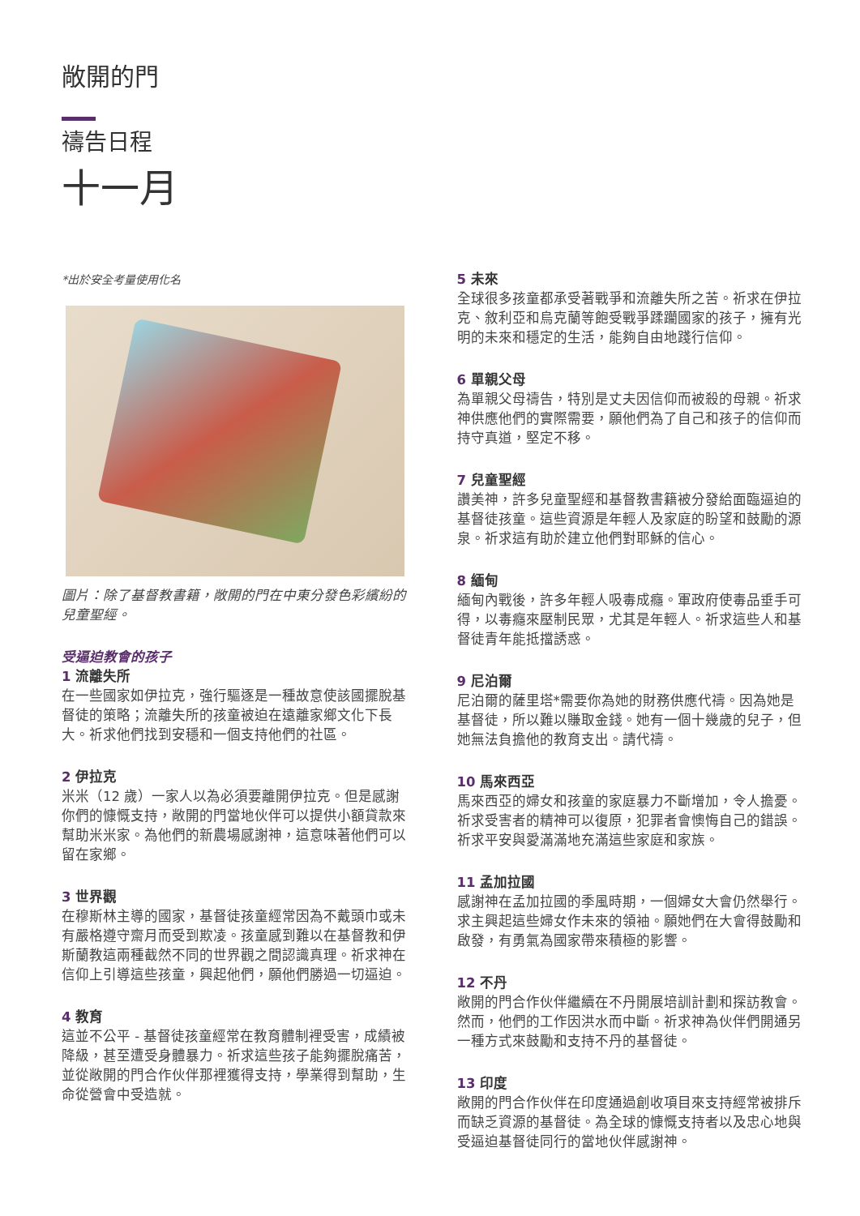敞開的門
禱告日程
十一月
*出於安全考量使用化名
圖片：除了基督教書籍，敞開的門在中東分發色彩繽紛的兒童聖經。
受逼迫教會的孩子
1 流離失所
在一些國家如伊拉克，強行驅逐是一種故意使該國擺脫基督徒的策略；流離失所的孩童被迫在遠離家鄉文化下長大。祈求他們找到安穩和一個支持他們的社區。
2 伊拉克
米米（12 歲）一家人以為必須要離開伊拉克。但是感謝你們的慷慨支持，敞開的門當地伙伴可以提供小額貸款來幫助米米家。為他們的新農場感謝神，這意味著他們可以留在家鄉。
3 世界觀
在穆斯林主導的國家，基督徒孩童經常因為不戴頭巾或未有嚴格遵守齋月而受到欺凌。孩童感到難以在基督教和伊斯蘭教這兩種截然不同的世界觀之間認識真理。祈求神在信仰上引導這些孩童，興起他們，願他們勝過一切逼迫。
4 教育
這並不公平 - 基督徒孩童經常在教育體制裡受害，成績被降級，甚至遭受身體暴力。祈求這些孩子能夠擺脫痛苦，並從敞開的門合作伙伴那裡獲得支持，學業得到幫助，生命從營會中受造就。
5 未來
全球很多孩童都承受著戰爭和流離失所之苦。祈求在伊拉克、敘利亞和烏克蘭等飽受戰爭蹂躪國家的孩子，擁有光明的未來和穩定的生活，能夠自由地踐行信仰。
6 單親父母
為單親父母禱告，特別是丈夫因信仰而被殺的母親。祈求神供應他們的實際需要，願他們為了自己和孩子的信仰而持守真道，堅定不移。
7 兒童聖經
讚美神，許多兒童聖經和基督教書籍被分發給面臨逼迫的基督徒孩童。這些資源是年輕人及家庭的盼望和鼓勵的源泉。祈求這有助於建立他們對耶穌的信心。
8 緬甸
緬甸內戰後，許多年輕人吸毒成癮。軍政府使毒品垂手可得，以毒癮來壓制民眾，尤其是年輕人。祈求這些人和基督徒青年能抵擋誘惑。
9 尼泊爾
尼泊爾的薩里塔*需要你為她的財務供應代禱。因為她是基督徒，所以難以賺取金錢。她有一個十幾歲的兒子，但她無法負擔他的教育支出。請代禱。
10 馬來西亞
馬來西亞的婦女和孩童的家庭暴力不斷增加，令人擔憂。祈求受害者的精神可以復原，犯罪者會懊悔自己的錯誤。祈求平安與愛滿滿地充滿這些家庭和家族。
11 孟加拉國
感謝神在孟加拉國的季風時期，一個婦女大會仍然舉行。求主興起這些婦女作未來的領袖。願她們在大會得鼓勵和啟發，有勇氣為國家帶來積極的影響。
12 不丹
敞開的門合作伙伴繼續在不丹開展培訓計劃和探訪教會。然而，他們的工作因洪水而中斷。祈求神為伙伴們開通另一種方式來鼓勵和支持不丹的基督徒。
13 印度
敞開的門合作伙伴在印度通過創收項目來支持經常被排斥而缺乏資源的基督徒。為全球的慷慨支持者以及忠心地與受逼迫基督徒同行的當地伙伴感謝神。